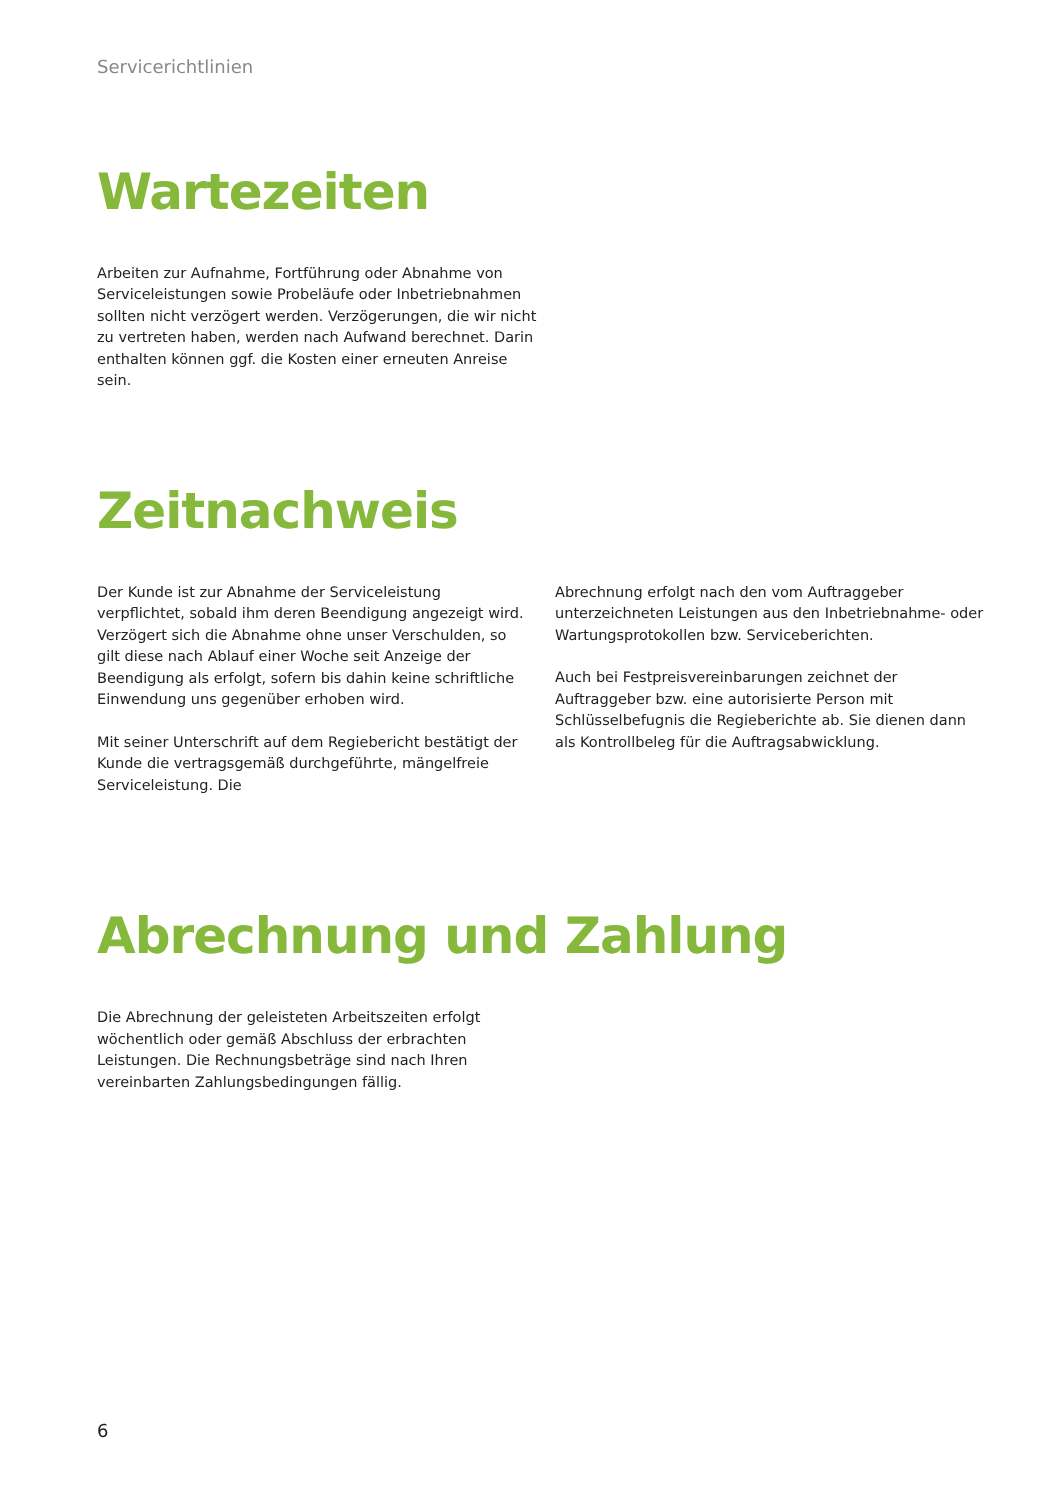Servicerichtlinien
Wartezeiten
Arbeiten zur Aufnahme, Fortführung oder Abnahme von Service­leistungen sowie Probeläufe oder Inbetriebnahmen sollten nicht verzögert werden. Verzögerungen, die wir nicht zu vertreten haben, werden nach Aufwand berechnet. Darin enthalten können ggf. die Kosten einer erneuten Anreise sein.
Zeitnachweis
Der Kunde ist zur Abnahme der Serviceleistung verpflichtet, sobald ihm deren Beendigung angezeigt wird. Verzögert sich die Abnahme ohne unser Verschulden, so gilt diese nach Ablauf einer Woche seit Anzeige der Beendigung als erfolgt, sofern bis dahin keine schriftliche Einwendung uns gegenüber erhoben wird.
Mit seiner Unterschrift auf dem Regiebericht bestätigt der Kunde die vertragsgemäß durchgeführte, mängelfreie Serviceleistung. Die
Abrechnung erfolgt nach den vom Auftraggeber unterzeichneten Leistungen aus den Inbetriebnahme- oder Wartungsprotokollen bzw. Serviceberichten.
Auch bei Festpreisvereinbarungen zeichnet der Auftraggeber bzw. eine autorisierte Person mit Schlüsselbefugnis die Regieberichte ab. Sie dienen dann als Kontrollbeleg für die Auftragsabwicklung.
Abrechnung und Zahlung
Die Abrechnung der geleisteten Arbeitszeiten erfolgt wöchentlich oder gemäß Abschluss der erbrachten Leistungen. Die Rechnungs­beträge sind nach Ihren vereinbarten Zahlungsbedingungen fällig.
6